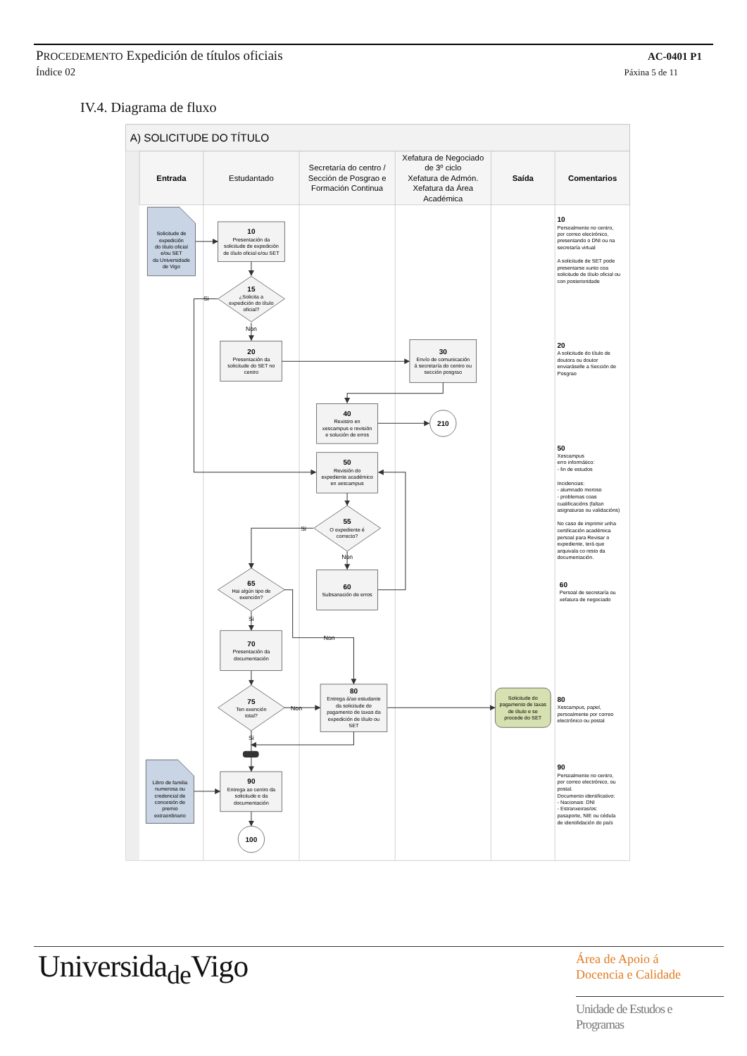PROCEDEMENTO Expedición de títulos oficiais
AC-0401 P1
Índice 02
Páxina 5 de 11
IV.4. Diagrama de fluxo
A) SOLICITUDE DO TÍTULO
Entrada
Estudantado
Secretaría do centro /
Sección de Posgrao e
Formación Continua
Xefatura de Negociado
de 3º ciclo
Xefatura de Admón.
Xefatura da Área
Académica
Saída
Comentarios
Solicitude de
expedición
do título oficial
e/ou SET
da Universidade
de Vigo
Libro de familia
numerosa ou
credencial de
concesión de
premio
extraordinario
10
Presentación da
solicitude de expedición
de título oficial e/ou SET
15
¿Solicita a
expedición do título
oficial?
Si
Non
20
Presentación da
solicitude do SET no
centro
30
Envío de comunicación
á secretaría do centro ou
sección posgrao
40
Rexistro en
xescampus e revisión
e solución de erros
210
50
Revisión do
expediente académico
en xescampus
55
O expediente é
correcto?
Si
Non
65
Hai algún tipo de
exención?
60
Subsanación de erros
Si
Non
70
Presentación da
documentación
75
Ten exención
total?
Non
Si
80
Entrega á/ao estudante
da solicitude do
pagamento de taxas da
expedición de título ou
SET
Solicitude do
pagamento de taxas
de título e se
procede do SET
90
Entrega ao centro da
solicitude e da
documentación
100
10
Persoalmente no centro,
por correo electrónico,
presentando o DNI ou na
secretaría virtual
A solicitude de SET pode
presentarse xunto coa
solicitude de título oficial ou
con posterioridade
20
A solicitude do título de
doutora ou doutor
enviaráselle a Sección de
Posgrao
50
Xescampus
erro informático:
- fin de estudos
Incidencias:
- alumnado moroso
- problemas coas
cualificacións (faltan
asignaturas ou validacións)
No caso de imprimir unha
certificación académica
persoal para Revisar o
expediente, terá que
arquivala co resto da
documentación.
60
Persoal de secretaría ou
xefatura de negociado
80
Xescampus, papel,
persoalmente por correo
electrónico ou postal
90
Persoalmente no centro,
por correo electrónico, ou
postal.
Documento identificativo:
- Nacionais: DNI
- Estranxeiras/os:
pasaporte, NIE ou cédula
de identifidación do país
Universida<sub>de</sub>Vigo
Área de Apoio á
Docencia e Calidade
Unidade de Estudos e
Programas